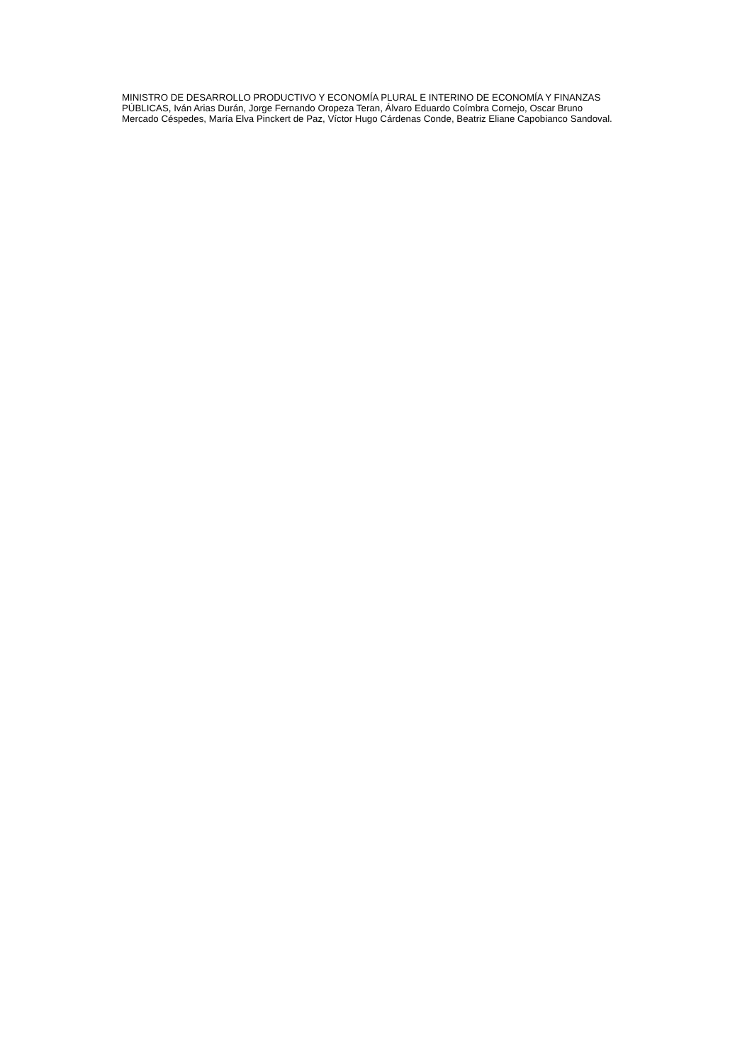MINISTRO DE DESARROLLO PRODUCTIVO Y ECONOMÍA PLURAL E INTERINO DE ECONOMÍA Y FINANZAS PÚBLICAS, Iván Arias Durán, Jorge Fernando Oropeza Teran, Álvaro Eduardo Coímbra Cornejo, Oscar Bruno Mercado Céspedes, María Elva Pinckert de Paz, Víctor Hugo Cárdenas Conde, Beatriz Eliane Capobianco Sandoval.